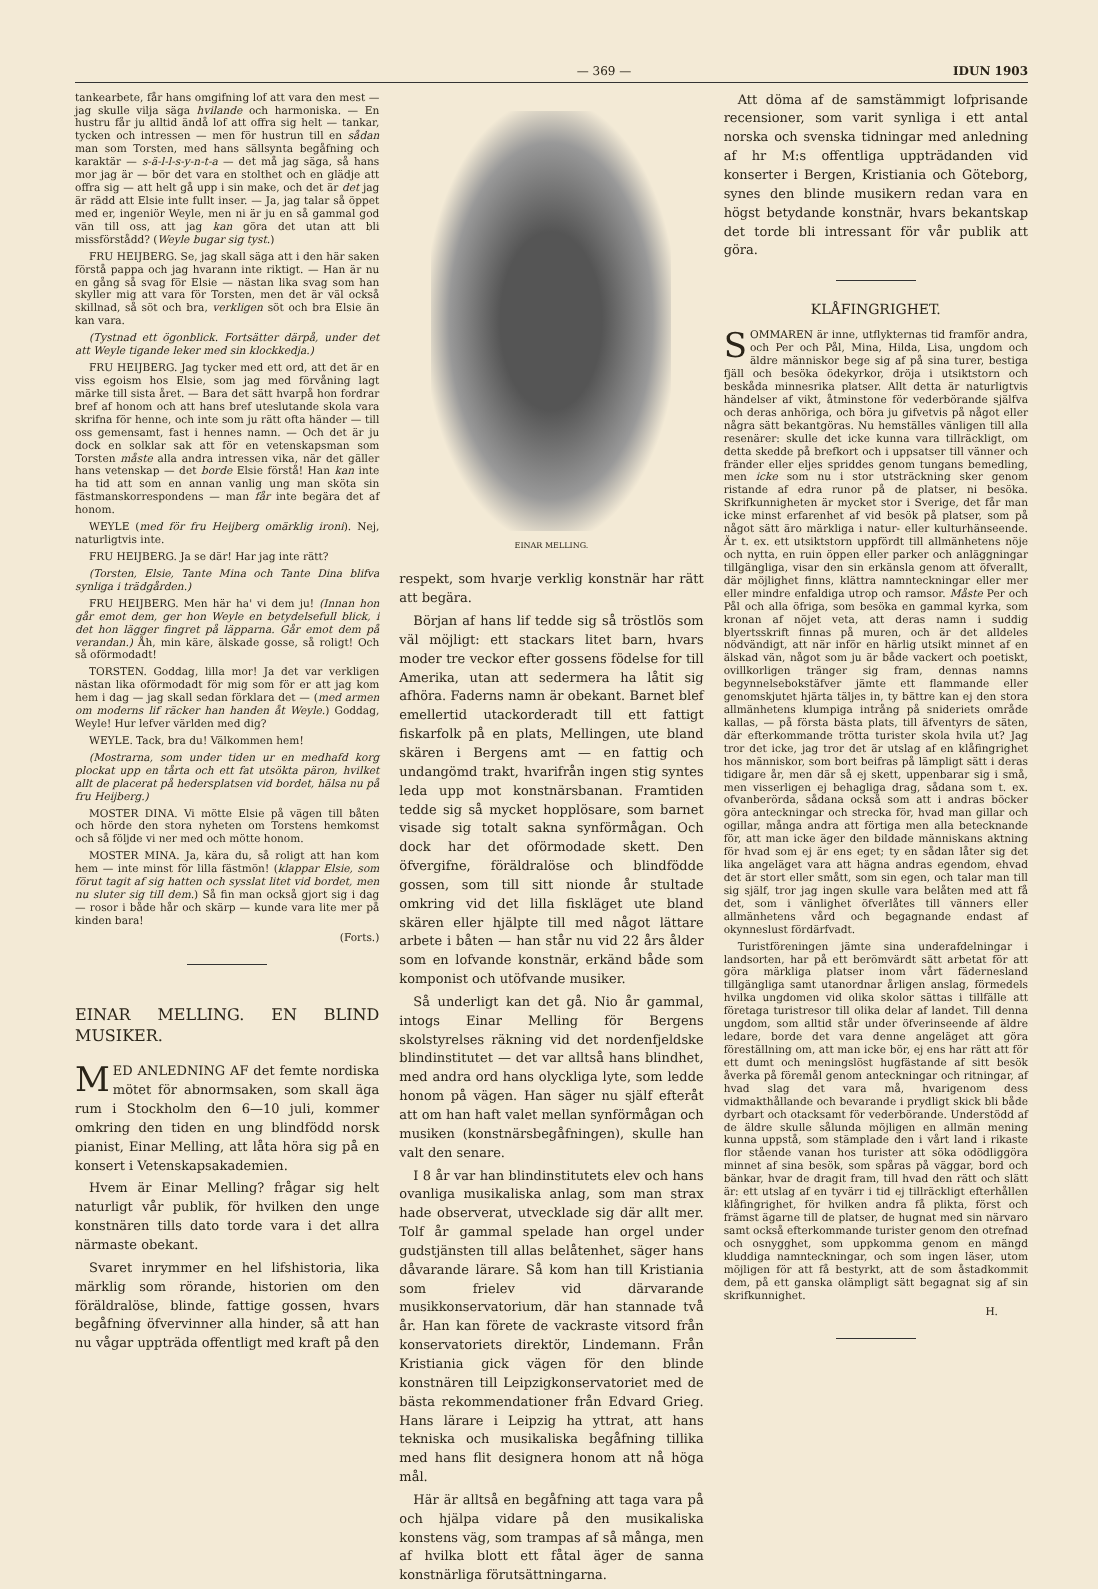— 369 — IDUN 1903
tankearbete, får hans omgifning lof att vara den mest — jag skulle vilja säga hvilande och harmoniska. — En hustru får ju alltid ändå lof att offra sig helt — tankar, tycken och intressen — men för hustrun till en sådan man som Torsten, med hans sällsynta begåfning och karaktär — s-ä-l-l-s-y-n-t-a — det må jag säga, så hans mor jag är — bör det vara en stolthet och en glädje att offra sig — att helt gå upp i sin make, och det är det jag är rädd att Elsie inte fullt inser. — Ja, jag talar så öppet med er, ingeniör Weyle, men ni är ju en så gammal god vän till oss, att jag kan göra det utan att bli missförstådd? (Weyle bugar sig tyst.)
FRU HEIJBERG. Se, jag skall säga att i den här saken förstå pappa och jag hvarann inte riktigt. — Han är nu en gång så svag för Elsie — nästan lika svag som han skyller mig att vara för Torsten, men det är väl också skillnad, så söt och bra, verkligen söt och bra Elsie än kan vara.
(Tystnad ett ögonblick. Fortsätter därpå, under det att Weyle tigande leker med sin klockkedja.)
FRU HEIJBERG. Jag tycker med ett ord, att det är en viss egoism hos Elsie, som jag med förvåning lagt märke till sista året. — Bara det sätt hvarpå hon fordrar bref af honom och att hans bref uteslutande skola vara skrifna för henne, och inte som ju rätt ofta händer — till oss gemensamt, fast i hennes namn. — Och det är ju dock en solklar sak att för en vetenskapsman som Torsten måste alla andra intressen vika, när det gäller hans vetenskap — det borde Elsie förstå! Han kan inte ha tid att som en annan vanlig ung man sköta sin fästmanskorrespondens — man får inte begära det af honom.
WEYLE (med för fru Heijberg omärklig ironi). Nej, naturligtvis inte.
FRU HEIJBERG. Ja se där! Har jag inte rätt?
(Torsten, Elsie, Tante Mina och Tante Dina blifva synliga i trädgården.)
FRU HEIJBERG. Men här ha' vi dem ju! (Innan hon går emot dem, ger hon Weyle en betydelsefull blick, i det hon lägger fingret på läpparna. Går emot dem på verandan.) Åh, min käre, älskade gosse, så roligt! Och så oförmodadt!
TORSTEN. Goddag, lilla mor! Ja det var verkligen nästan lika oförmodadt för mig som för er att jag kom hem i dag — jag skall sedan förklara det — (med armen om moderns lif räcker han handen åt Weyle.) Goddag, Weyle! Hur lefver världen med dig?
WEYLE. Tack, bra du! Välkommen hem!
(Mostrarna, som under tiden ur en medhafd korg plockat upp en tårta och ett fat utsökta päron, hvilket allt de placerat på hedersplatsen vid bordet, hälsa nu på fru Heijberg.)
MOSTER DINA. Vi mötte Elsie på vägen till båten och hörde den stora nyheten om Torstens hemkomst och så följde vi ner med och mötte honom.
MOSTER MINA. Ja, kära du, så roligt att han kom hem — inte minst för lilla fästmön! (klappar Elsie, som förut tagit af sig hatten och sysslat litet vid bordet, men nu sluter sig till dem.) Så fin man också gjort sig i dag — rosor i både hår och skärp — kunde vara lite mer på kinden bara!
(Forts.)
EINAR MELLING. EN BLIND MUSIKER.
MED ANLEDNING AF det femte nordiska mötet för abnormsaken, som skall äga rum i Stockholm den 6—10 juli, kommer omkring den tiden en ung blindfödd norsk pianist, Einar Melling, att låta höra sig på en konsert i Vetenskapsakademien.
Hvem är Einar Melling? frågar sig helt naturligt vår publik, för hvilken den unge konstnären tills dato torde vara i det allra närmaste obekant.
Svaret inrymmer en hel lifshistoria, lika märklig som rörande, historien om den föräldralöse, blinde, fattige gossen, hvars begåfning öfvervinner alla hinder, så att han nu vågar uppträda offentligt med kraft på den
EINAR MELLING.
respekt, som hvarje verklig konstnär har rätt att begära.
Början af hans lif tedde sig så tröstlös som väl möjligt: ett stackars litet barn, hvars moder tre veckor efter gossens födelse for till Amerika, utan att sedermera ha låtit sig afhöra. Faderns namn är obekant. Barnet blef emellertid utackorderadt till ett fattigt fiskarfolk på en plats, Mellingen, ute bland skären i Bergens amt — en fattig och undangömd trakt, hvarifrån ingen stig syntes leda upp mot konstnärsbanan. Framtiden tedde sig så mycket hopplösare, som barnet visade sig totalt sakna synförmågan. Och dock har det oförmodade skett. Den öfvergifne, föräldralöse och blindfödde gossen, som till sitt nionde år stultade omkring vid det lilla fiskläget ute bland skären eller hjälpte till med något lättare arbete i båten — han står nu vid 22 års ålder som en lofvande konstnär, erkänd både som komponist och utöfvande musiker.
Så underligt kan det gå. Nio år gammal, intogs Einar Melling för Bergens skolstyrelses räkning vid det nordenfjeldske blindinstitutet — det var alltså hans blindhet, med andra ord hans olyckliga lyte, som ledde honom på vägen. Han säger nu själf efteråt att om han haft valet mellan synförmågan och musiken (konstnärsbegåfningen), skulle han valt den senare.
I 8 år var han blindinstitutets elev och hans ovanliga musikaliska anlag, som man strax hade observerat, utvecklade sig där allt mer. Tolf år gammal spelade han orgel under gudstjänsten till allas belåtenhet, säger hans dåvarande lärare. Så kom han till Kristiania som frielev vid därvarande musikkonservatorium, där han stannade två år. Han kan förete de vackraste vitsord från konservatoriets direktör, Lindemann. Från Kristiania gick vägen för den blinde konstnären till Leipzigkonservatoriet med de bästa rekommendationer från Edvard Grieg. Hans lärare i Leipzig ha yttrat, att hans tekniska och musikaliska begåfning tillika med hans flit designera honom att nå höga mål.
Här är alltså en begåfning att taga vara på och hjälpa vidare på den musikaliska konstens väg, som trampas af så många, men af hvilka blott ett fåtal äger de sanna konstnärliga förutsättningarna.
Att döma af de samstämmigt lofprisande recensioner, som varit synliga i ett antal norska och svenska tidningar med anledning af hr M:s offentliga uppträdanden vid konserter i Bergen, Kristiania och Göteborg, synes den blinde musikern redan vara en högst betydande konstnär, hvars bekantskap det torde bli intressant för vår publik att göra.
KLÅFINGRIGHET.
SOMMAREN är inne, utflykternas tid framför andra, och Per och Pål, Mina, Hilda, Lisa, ungdom och äldre människor bege sig af på sina turer, bestiga fjäll och besöka ödekyrkor, dröja i utsiktstorn och beskåda minnesrika platser. Allt detta är naturligtvis händelser af vikt, åtminstone för vederbörande själfva och deras anhöriga, och böra ju gifvetvis på något eller några sätt bekantgöras. Nu hemställes vänligen till alla resenärer: skulle det icke kunna vara tillräckligt, om detta skedde på brefkort och i uppsatser till vänner och fränder eller eljes spriddes genom tungans bemedling, men icke som nu i stor utsträckning sker genom ristande af edra runor på de platser, ni besöka. Skrifkunnigheten är mycket stor i Sverige, det får man icke minst erfarenhet af vid besök på platser, som på något sätt äro märkliga i natur- eller kulturhänseende. Är t. ex. ett utsiktstorn uppfördt till allmänhetens nöje och nytta, en ruin öppen eller parker och anläggningar tillgängliga, visar den sin erkänsla genom att öfverallt, där möjlighet finns, klättra namnteckningar eller mer eller mindre enfaldiga utrop och ramsor. Måste Per och Pål och alla öfriga, som besöka en gammal kyrka, som kronan af nöjet veta, att deras namn i suddig blyertsskrift finnas på muren, och är det alldeles nödvändigt, att när inför en härlig utsikt minnet af en älskad vän, något som ju är både vackert och poetiskt, ovillkorligen tränger sig fram, dennas namns begynnelsebokstäfver jämte ett flammande eller genomskjutet hjärta täljes in, ty bättre kan ej den stora allmänhetens klumpiga intrång på snideriets område kallas, — på första bästa plats, till äfventyrs de säten, där efterkommande trötta turister skola hvila ut? Jag tror det icke, jag tror det är utslag af en klåfingrighet hos människor, som bort beifras på lämpligt sätt i deras tidigare år, men där så ej skett, uppenbarar sig i små, men visserligen ej behagliga drag, sådana som t. ex. ofvanberörda, sådana också som att i andras böcker göra anteckningar och strecka för, hvad man gillar och ogillar, många andra att förtiga men alla betecknande för, att man icke äger den bildade människans aktning för hvad som ej är ens eget; ty en sådan låter sig det lika angeläget vara att hägna andras egendom, ehvad det är stort eller smått, som sin egen, och talar man till sig själf, tror jag ingen skulle vara belåten med att få det, som i vänlighet öfverlåtes till vänners eller allmänhetens vård och begagnande endast af okynneslust fördärfvadt.
Turistföreningen jämte sina underafdelningar i landsorten, har på ett berömvärdt sätt arbetat för att göra märkliga platser inom vårt fädernesland tillgängliga samt utanordnar årligen anslag, förmedels hvilka ungdomen vid olika skolor sättas i tillfälle att företaga turistresor till olika delar af landet. Till denna ungdom, som alltid står under öfverinseende af äldre ledare, borde det vara denne angeläget att göra föreställning om, att man icke bör, ej ens har rätt att för ett dumt och meningslöst hugfästande af sitt besök åverka på föremål genom anteckningar och ritningar, af hvad slag det vara må, hvarigenom dess vidmakthållande och bevarande i prydligt skick bli både dyrbart och otacksamt för vederbörande. Understödd af de äldre skulle sålunda möjligen en allmän mening kunna uppstå, som stämplade den i vårt land i rikaste flor stående vanan hos turister att söka odödliggöra minnet af sina besök, som spåras på väggar, bord och bänkar, hvar de dragit fram, till hvad den rätt och slätt är: ett utslag af en tyvärr i tid ej tillräckligt efterhållen klåfingrighet, för hvilken andra få plikta, först och främst ägarne till de platser, de hugnat med sin närvaro samt också efterkommande turister genom den otrefnad och osnygghet, som uppkomma genom en mängd kluddiga namnteckningar, och som ingen läser, utom möjligen för att få bestyrkt, att de som åstadkommit dem, på ett ganska olämpligt sätt begagnat sig af sin skrifkunnighet.
H.